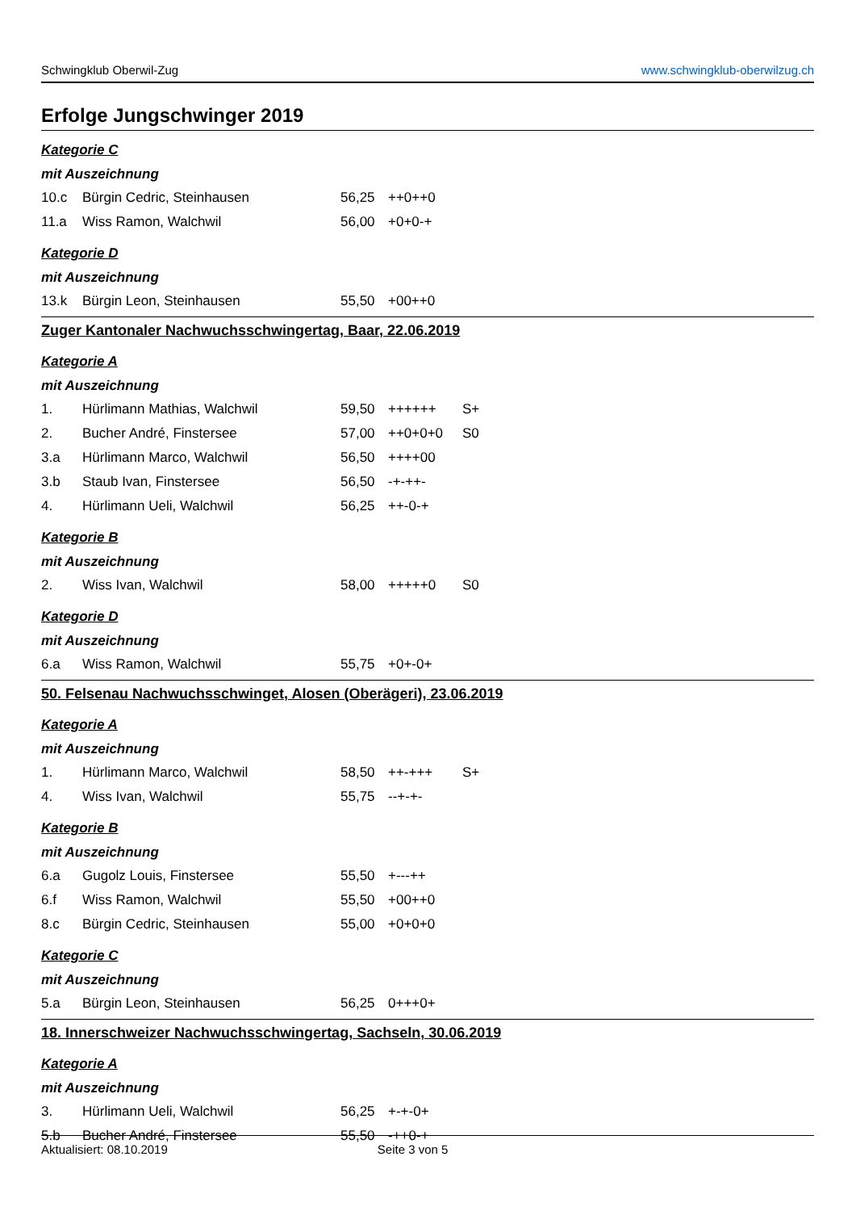Schwingklub Oberwil-Zug www.schwingklub-oberwilzug.ch
Erfolge Jungschwinger 2019
Kategorie C
mit Auszeichnung
| 10.c | Bürgin Cedric, Steinhausen | 56,25 | ++0++0 | |
| 11.a | Wiss Ramon, Walchwil | 56,00 | +0+0-+ | |
Kategorie D
mit Auszeichnung
| 13.k | Bürgin Leon, Steinhausen | 55,50 | +00++0 | |
Zuger Kantonaler Nachwuchsschwingertag, Baar, 22.06.2019
Kategorie A
mit Auszeichnung
| 1. | Hürlimann Mathias, Walchwil | 59,50 | ++++++ | S+ |
| 2. | Bucher André, Finstersee | 57,00 | ++0+0+0 | S0 |
| 3.a | Hürlimann Marco, Walchwil | 56,50 | ++++00 | |
| 3.b | Staub Ivan, Finstersee | 56,50 | -+-++- | |
| 4. | Hürlimann Ueli, Walchwil | 56,25 | ++-0-+ | |
Kategorie B
mit Auszeichnung
| 2. | Wiss Ivan, Walchwil | 58,00 | +++++0 | S0 |
Kategorie D
mit Auszeichnung
| 6.a | Wiss Ramon, Walchwil | 55,75 | +0+-0+ | |
50. Felsenau Nachwuchsschwinget, Alosen (Oberägeri), 23.06.2019
Kategorie A
mit Auszeichnung
| 1. | Hürlimann Marco, Walchwil | 58,50 | ++-+++ | S+ |
| 4. | Wiss Ivan, Walchwil | 55,75 | --+-+- | |
Kategorie B
mit Auszeichnung
| 6.a | Gugolz Louis, Finstersee | 55,50 | +---++ | |
| 6.f | Wiss Ramon, Walchwil | 55,50 | +00++0 | |
| 8.c | Bürgin Cedric, Steinhausen | 55,00 | +0+0+0 | |
Kategorie C
mit Auszeichnung
| 5.a | Bürgin Leon, Steinhausen | 56,25 | 0+++0+ | |
18. Innerschweizer Nachwuchsschwingertag, Sachseln, 30.06.2019
Kategorie A
mit Auszeichnung
| 3. | Hürlimann Ueli, Walchwil | 56,25 | +-+-0+ | |
| 5.b | Bucher André, Finstersee | 55,50 | -++0-+ | |
Aktualisiert: 08.10.2019 Seite 3 von 5